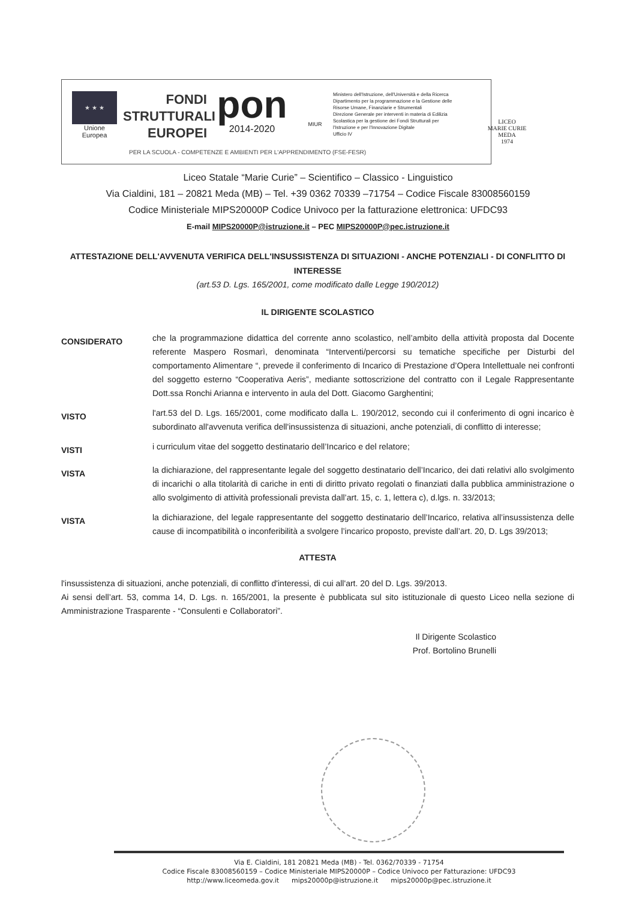★ ★ ★
Unione Europea
FONDI
STRUTTURALI
EUROPEI
pon
2014-2020
MIUR
Ministero dell'Istruzione, dell'Università e della Ricerca
Dipartimento per la programmazione e la Gestione delle Risorse Umane, Finanziarie e Strumentali
Direzione Generale per interventi in materia di Edilizia Scolastica per la gestione dei Fondi Strutturali per l'Istruzione e per l'Innovazione Digitale
Ufficio IV
LICEO
MARIE CURIE
MEDA
1974
PER LA SCUOLA - COMPETENZE E AMBIENTI PER L'APPRENDIMENTO (FSE-FESR)
Liceo Statale “Marie Curie” – Scientifico – Classico - Linguistico
Via Cialdini, 181 – 20821 Meda (MB) – Tel. +39 0362 70339 –71754 – Codice Fiscale 83008560159
Codice Ministeriale MIPS20000P Codice Univoco per la fatturazione elettronica: UFDC93
E-mail MIPS20000P@istruzione.it – PEC MIPS20000P@pec.istruzione.it
ATTESTAZIONE DELL'AVVENUTA VERIFICA DELL'INSUSSISTENZA DI SITUAZIONI - ANCHE POTENZIALI - DI CONFLITTO DI INTERESSE
(art.53 D. Lgs. 165/2001, come modificato dalle Legge 190/2012)
IL DIRIGENTE SCOLASTICO
| CONSIDERATO | che la programmazione didattica del corrente anno scolastico, nell’ambito della attività proposta dal Docente referente Maspero Rosmarì, denominata “Interventi/percorsi su tematiche specifiche per Disturbi del comportamento Alimentare “, prevede il conferimento di Incarico di Prestazione d’Opera Intellettuale nei confronti del soggetto esterno “Cooperativa Aeris”, mediante sottoscrizione del contratto con il Legale Rappresentante Dott.ssa Ronchi Arianna e intervento in aula del Dott. Giacomo Garghentini; |
| VISTO | l'art.53 del D. Lgs. 165/2001, come modificato dalla L. 190/2012, secondo cui il conferimento di ogni incarico è subordinato all'avvenuta verifica dell'insussistenza di situazioni, anche potenziali, di conflitto di interesse; |
| VISTI | i curriculum vitae del soggetto destinatario dell’Incarico e del relatore; |
| VISTA | la dichiarazione, del rappresentante legale del soggetto destinatario dell’Incarico, dei dati relativi allo svolgimento di incarichi o alla titolarità di cariche in enti di diritto privato regolati o finanziati dalla pubblica amministrazione o allo svolgimento di attività professionali prevista dall’art. 15, c. 1, lettera c), d.lgs. n. 33/2013; |
| VISTA | la dichiarazione, del legale rappresentante del soggetto destinatario dell’Incarico, relativa all’insussistenza delle cause di incompatibilità o inconferibilità a svolgere l’incarico proposto, previste dall’art. 20, D. Lgs 39/2013; |
ATTESTA
l'insussistenza di situazioni, anche potenziali, di conflitto d'interessi, di cui all'art. 20 del D. Lgs. 39/2013.
Ai sensi dell’art. 53, comma 14, D. Lgs. n. 165/2001, la presente è pubblicata sul sito istituzionale di questo Liceo nella sezione di Amministrazione Trasparente - “Consulenti e Collaboratori”.
Il Dirigente Scolastico
Prof. Bortolino Brunelli
Via E. Cialdini, 181 20821 Meda (MB) - Tel. 0362/70339 - 71754
Codice Fiscale 83008560159 – Codice Ministeriale MIPS20000P – Codice Univoco per Fatturazione: UFDC93
http://www.liceomeda.gov.it mips20000p@istruzione.it mips20000p@pec.istruzione.it